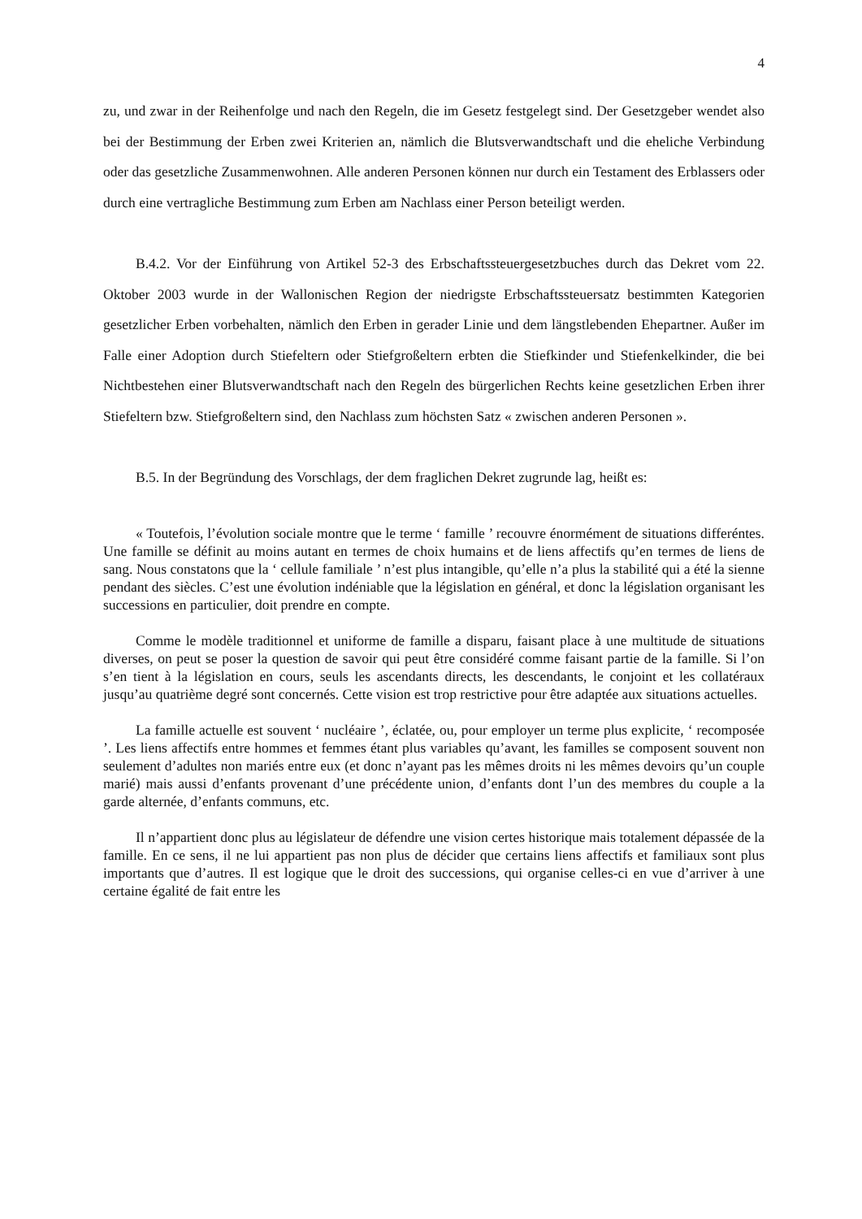4
zu, und zwar in der Reihenfolge und nach den Regeln, die im Gesetz festgelegt sind. Der Gesetzgeber wendet also bei der Bestimmung der Erben zwei Kriterien an, nämlich die Blutsverwandtschaft und die eheliche Verbindung oder das gesetzliche Zusammenwohnen. Alle anderen Personen können nur durch ein Testament des Erblassers oder durch eine vertragliche Bestimmung zum Erben am Nachlass einer Person beteiligt werden.
B.4.2. Vor der Einführung von Artikel 52-3 des Erbschaftssteuergesetzbuches durch das Dekret vom 22. Oktober 2003 wurde in der Wallonischen Region der niedrigste Erbschaftssteuersatz bestimmten Kategorien gesetzlicher Erben vorbehalten, nämlich den Erben in gerader Linie und dem längstlebenden Ehepartner. Außer im Falle einer Adoption durch Stiefeltern oder Stiefgroßeltern erbten die Stiefkinder und Stiefenkelkinder, die bei Nichtbestehen einer Blutsverwandtschaft nach den Regeln des bürgerlichen Rechts keine gesetzlichen Erben ihrer Stiefeltern bzw. Stiefgroßeltern sind, den Nachlass zum höchsten Satz « zwischen anderen Personen ».
B.5. In der Begründung des Vorschlags, der dem fraglichen Dekret zugrunde lag, heißt es:
« Toutefois, l’évolution sociale montre que le terme ‘ famille ’ recouvre énormément de situations differéntes. Une famille se définit au moins autant en termes de choix humains et de liens affectifs qu’en termes de liens de sang. Nous constatons que la ‘ cellule familiale ’ n’est plus intangible, qu’elle n’a plus la stabilité qui a été la sienne pendant des siècles. C’est une évolution indéniable que la législation en général, et donc la législation organisant les successions en particulier, doit prendre en compte.
Comme le modèle traditionnel et uniforme de famille a disparu, faisant place à une multitude de situations diverses, on peut se poser la question de savoir qui peut être considéré comme faisant partie de la famille. Si l’on s’en tient à la législation en cours, seuls les ascendants directs, les descendants, le conjoint et les collatéraux jusqu’au quatrième degré sont concernés. Cette vision est trop restrictive pour être adaptée aux situations actuelles.
La famille actuelle est souvent ‘ nucléaire ’, éclatée, ou, pour employer un terme plus explicite, ‘ recomposée ’. Les liens affectifs entre hommes et femmes étant plus variables qu’avant, les familles se composent souvent non seulement d’adultes non mariés entre eux (et donc n’ayant pas les mêmes droits ni les mêmes devoirs qu’un couple marié) mais aussi d’enfants provenant d’une précédente union, d’enfants dont l’un des membres du couple a la garde alternée, d’enfants communs, etc.
Il n’appartient donc plus au législateur de défendre une vision certes historique mais totalement dépassée de la famille. En ce sens, il ne lui appartient pas non plus de décider que certains liens affectifs et familiaux sont plus importants que d’autres. Il est logique que le droit des successions, qui organise celles-ci en vue d’arriver à une certaine égalité de fait entre les